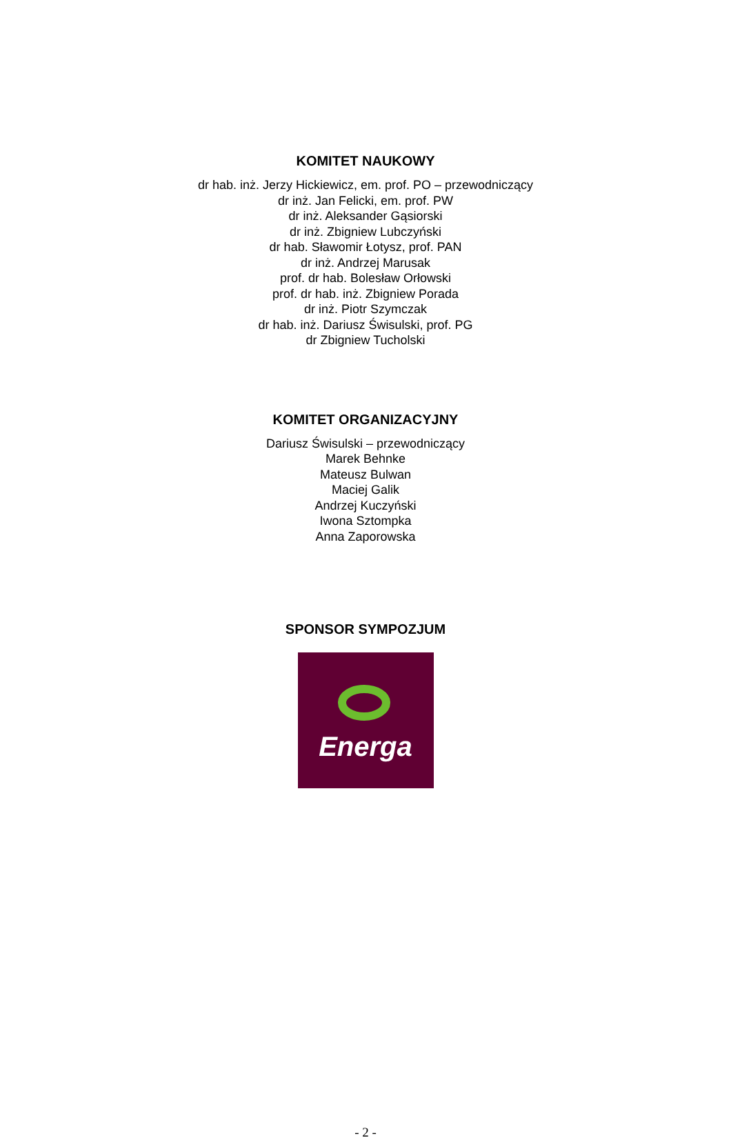KOMITET NAUKOWY
dr hab. inż. Jerzy Hickiewicz, em. prof. PO – przewodniczący
dr inż. Jan Felicki, em. prof. PW
dr inż. Aleksander Gąsiorski
dr inż. Zbigniew Lubczyński
dr hab. Sławomir Łotysz, prof. PAN
dr inż. Andrzej Marusak
prof. dr hab. Bolesław Orłowski
prof. dr hab. inż. Zbigniew Porada
dr inż. Piotr Szymczak
dr hab. inż. Dariusz Świsulski, prof. PG
dr Zbigniew Tucholski
KOMITET ORGANIZACYJNY
Dariusz Świsulski – przewodniczący
Marek Behnke
Mateusz Bulwan
Maciej Galik
Andrzej Kuczyński
Iwona Sztompka
Anna Zaporowska
SPONSOR SYMPOZJUM
Energa
- 2 -